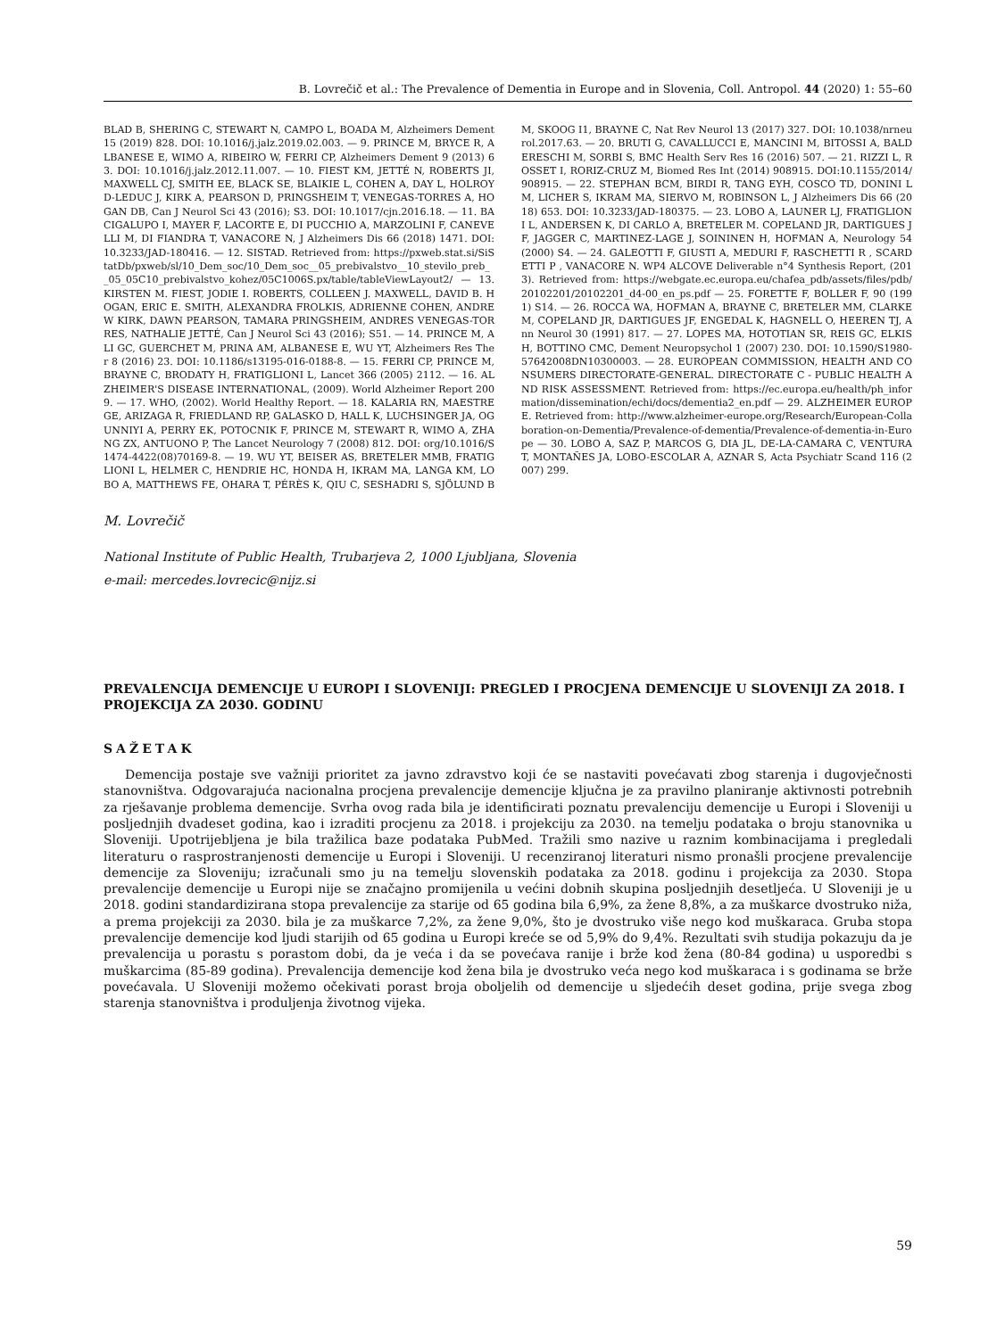B. Lovrečič et al.: The Prevalence of Dementia in Europe and in Slovenia, Coll. Antropol. 44 (2020) 1: 55–60
BLAD B, SHERING C, STEWART N, CAMPO L, BOADA M, Alzheimers Dement 15 (2019) 828. DOI: 10.1016/j.jalz.2019.02.003. — 9. PRINCE M, BRYCE R, ALBANESE E, WIMO A, RIBEIRO W, FERRI CP, Alzheimers Dement 9 (2013) 63. DOI: 10.1016/j.jalz.2012.11.007. — 10. FIEST KM, JETTÉ N, ROBERTS JI, MAXWELL CJ, SMITH EE, BLACK SE, BLAIKIE L, COHEN A, DAY L, HOLROYD-LEDUC J, KIRK A, PEARSON D, PRINGSHEIM T, VENEGAS-TORRES A, HOGAN DB, Can J Neurol Sci 43 (2016); S3. DOI: 10.1017/cjn.2016.18. — 11. BACIGALUPO I, MAYER F, LACORTE E, DI PUCCHIO A, MARZOLINI F, CANEVELLI M, DI FIANDRA T, VANACORE N, J Alzheimers Dis 66 (2018) 1471. DOI: 10.3233/JAD-180416. — 12. SISTAD. Retrieved from: https://pxweb.stat.si/SiStatDb/pxweb/sl/10_Dem_soc/10_Dem_soc__05_prebivalstvo__10_stevilo_preb__05_05C10_prebivalstvo_kohez/05C1006S.px/table/tableViewLayout2/ — 13. KIRSTEN M. FIEST, JODIE I. ROBERTS, COLLEEN J. MAXWELL, DAVID B. HOGAN, ERIC E. SMITH, ALEXANDRA FROLKIS, ADRIENNE COHEN, ANDREW KIRK, DAWN PEARSON, TAMARA PRINGSHEIM, ANDRES VENEGAS-TORRES, NATHALIE JETTÉ, Can J Neurol Sci 43 (2016); S51. — 14. PRINCE M, ALI GC, GUERCHET M, PRINA AM, ALBANESE E, WU YT, Alzheimers Res Ther 8 (2016) 23. DOI: 10.1186/s13195-016-0188-8. — 15. FERRI CP, PRINCE M, BRAYNE C, BRODATY H, FRATIGLIONI L, Lancet 366 (2005) 2112. — 16. ALZHEIMER'S DISEASE INTERNATIONAL, (2009). World Alzheimer Report 2009. — 17. WHO, (2002). World Healthy Report. — 18. KALARIA RN, MAESTRE GE, ARIZAGA R, FRIEDLAND RP, GALASKO D, HALL K, LUCHSINGER JA, OGUNNIYI A, PERRY EK, POTOCNIK F, PRINCE M, STEWART R, WIMO A, ZHANG ZX, ANTUONO P, The Lancet Neurology 7 (2008) 812. DOI: org/10.1016/S1474-4422(08)70169-8. — 19. WU YT, BEISER AS, BRETELER MMB, FRATIGLIONI L, HELMER C, HENDRIE HC, HONDA H, IKRAM MA, LANGA KM, LOBO A, MATTHEWS FE, OHARA T, PÉRÈS K, QIU C, SESHADRI S, SJÖLUND BM, SKOOG I1, BRAYNE C, Nat Rev Neurol 13 (2017) 327. DOI: 10.1038/nrneurol.2017.63. — 20. BRUTI G, CAVALLUCCI E, MANCINI M, BITOSSI A, BALDERESCHI M, SORBI S, BMC Health Serv Res 16 (2016) 507. — 21. RIZZI L, ROSSET I, RORIZ-CRUZ M, Biomed Res Int (2014) 908915. DOI:10.1155/2014/908915. — 22. STEPHAN BCM, BIRDI R, TANG EYH, COSCO TD, DONINI LM, LICHER S, IKRAM MA, SIERVO M, ROBINSON L, J Alzheimers Dis 66 (2018) 653. DOI: 10.3233/JAD-180375. — 23. LOBO A, LAUNER LJ, FRATIGLIONI L, ANDERSEN K, DI CARLO A, BRETELER M. COPELAND JR, DARTIGUES JF, JAGGER C, MARTINEZ-LAGE J, SOININEN H, HOFMAN A, Neurology 54 (2000) S4. — 24. GALEOTTI F, GIUSTI A, MEDURI F, RASCHETTI R , SCARDETTI P , VANACORE N. WP4 ALCOVE Deliverable n°4 Synthesis Report, (2013). Retrieved from: https://webgate.ec.europa.eu/chafea_pdb/assets/files/pdb/20102201/20102201_d4-00_en_ps.pdf — 25. FORETTE F, BOLLER F, 90 (1991) S14. — 26. ROCCA WA, HOFMAN A, BRAYNE C, BRETELER MM, CLARKE M, COPELAND JR, DARTIGUES JF, ENGEDAL K, HAGNELL O, HEEREN TJ, Ann Neurol 30 (1991) 817. — 27. LOPES MA, HOTOTIAN SR, REIS GC, ELKIS H, BOTTINO CMC, Dement Neuropsychol 1 (2007) 230. DOI: 10.1590/S1980-57642008DN10300003. — 28. EUROPEAN COMMISSION, HEALTH AND CONSUMERS DIRECTORATE-GENERAL. DIRECTORATE C - PUBLIC HEALTH AND RISK ASSESSMENT. Retrieved from: https://ec.europa.eu/health/ph_information/dissemination/echi/docs/dementia2_en.pdf — 29. ALZHEIMER EUROPE. Retrieved from: http://www.alzheimer-europe.org/Research/European-Collaboration-on-Dementia/Prevalence-of-dementia/Prevalence-of-dementia-in-Europe — 30. LOBO A, SAZ P, MARCOS G, DIA JL, DE-LA-CAMARA C, VENTURA T, MONTAÑES JA, LOBO-ESCOLAR A, AZNAR S, Acta Psychiatr Scand 116 (2007) 299.
M. Lovrečič
National Institute of Public Health, Trubarjeva 2, 1000 Ljubljana, Slovenia
e-mail: mercedes.lovrecic@nijz.si
PREVALENCIJA DEMENCIJE U EUROPI I SLOVENIJI: PREGLED I PROCJENA DEMENCIJE U SLOVENIJI ZA 2018. I PROJEKCIJA ZA 2030. GODINU
SAŽETAK
Demencija postaje sve važniji prioritet za javno zdravstvo koji će se nastaviti povećavati zbog starenja i dugovječnosti stanovništva. Odgovarajuća nacionalna procjena prevalencije demencije ključna je za pravilno planiranje aktivnosti potrebnih za rješavanje problema demencije. Svrha ovog rada bila je identificirati poznatu prevalenciju demencije u Europi i Sloveniji u posljednjih dvadeset godina, kao i izraditi procjenu za 2018. i projekciju za 2030. na temelju podataka o broju stanovnika u Sloveniji. Upotrijebljena je bila tražilica baze podataka PubMed. Tražili smo nazive u raznim kombinacijama i pregledali literaturu o rasprostranjenosti demencije u Europi i Sloveniji. U recenziranoj literaturi nismo pronašli procjene prevalencije demencije za Sloveniju; izračunali smo ju na temelju slovenskih podataka za 2018. godinu i projekcija za 2030. Stopa prevalencije demencije u Europi nije se značajno promijenila u većini dobnih skupina posljednjih desetljeća. U Sloveniji je u 2018. godini standardizirana stopa prevalencije za starije od 65 godina bila 6,9%, za žene 8,8%, a za muškarce dvostruko niža, a prema projekciji za 2030. bila je za muškarce 7,2%, za žene 9,0%, što je dvostruko više nego kod muškaraca. Gruba stopa prevalencije demencije kod ljudi starijih od 65 godina u Europi kreće se od 5,9% do 9,4%. Rezultati svih studija pokazuju da je prevalencija u porastu s porastom dobi, da je veća i da se povećava ranije i brže kod žena (80-84 godina) u usporedbi s muškarcima (85-89 godina). Prevalencija demencije kod žena bila je dvostruko veća nego kod muškaraca i s godinama se brže povećavala. U Sloveniji možemo očekivati porast broja oboljelih od demencije u sljedećih deset godina, prije svega zbog starenja stanovništva i produljenja životnog vijeka.
59